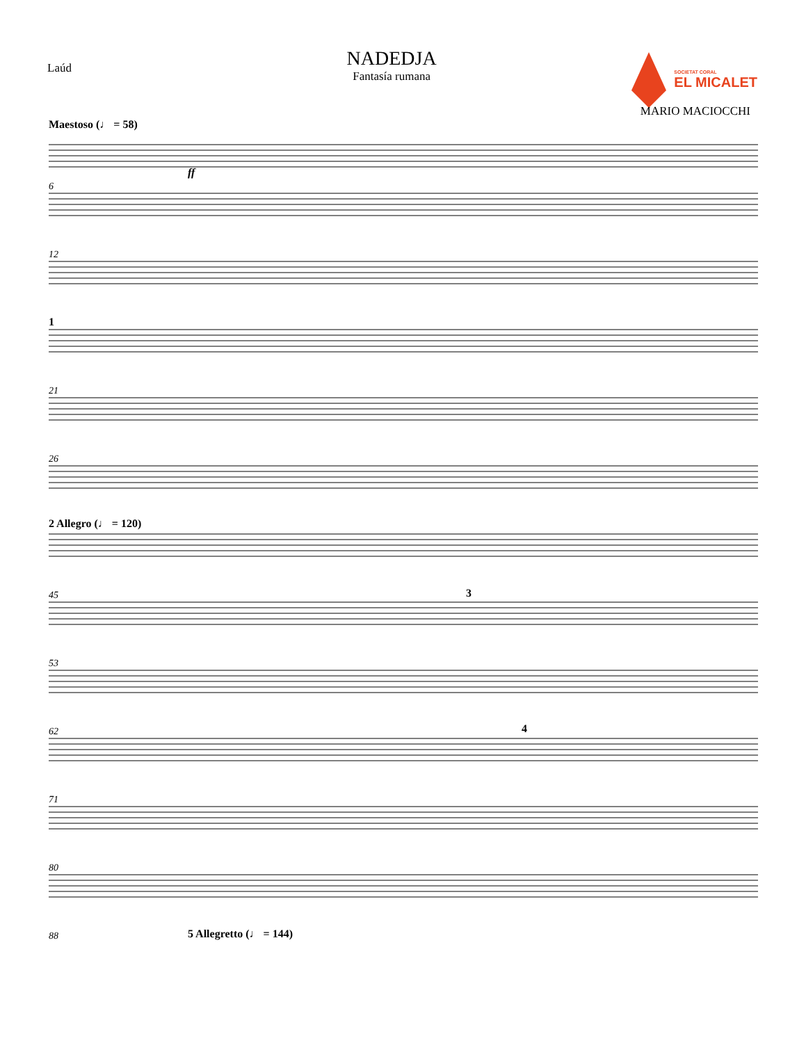Laúd
NADEDJA
Fantasía rumana
SOCIETAT CORAL
EL MICALET
MARIO MACIOCCHI
Maestoso (♩ = 58)
ff
6
12
21
26
45
53
62
71
80
88
1
2 Allegro (♩ = 120)
3
4
5 Allegretto (♩ = 144)